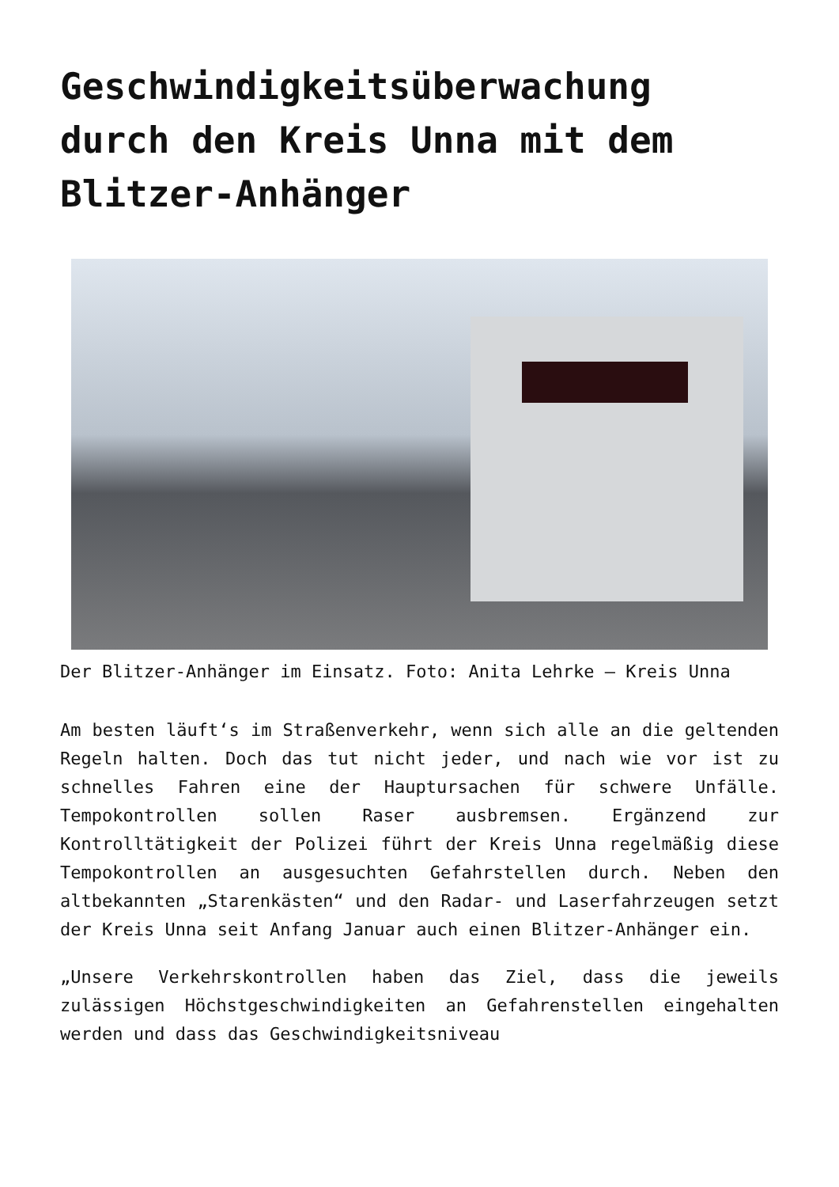Geschwindigkeitsüberwachung durch den Kreis Unna mit dem Blitzer-Anhänger
Der Blitzer-Anhänger im Einsatz. Foto: Anita Lehrke – Kreis Unna
Am besten läuft‘s im Straßenverkehr, wenn sich alle an die geltenden Regeln halten. Doch das tut nicht jeder, und nach wie vor ist zu schnelles Fahren eine der Hauptursachen für schwere Unfälle. Tempokontrollen sollen Raser ausbremsen. Ergänzend zur Kontrolltätigkeit der Polizei führt der Kreis Unna regelmäßig diese Tempokontrollen an ausgesuchten Gefahrstellen durch. Neben den altbekannten „Starenkästen“ und den Radar- und Laserfahrzeugen setzt der Kreis Unna seit Anfang Januar auch einen Blitzer-Anhänger ein.
„Unsere Verkehrskontrollen haben das Ziel, dass die jeweils zulässigen Höchstgeschwindigkeiten an Gefahrenstellen eingehalten werden und dass das Geschwindigkeitsniveau